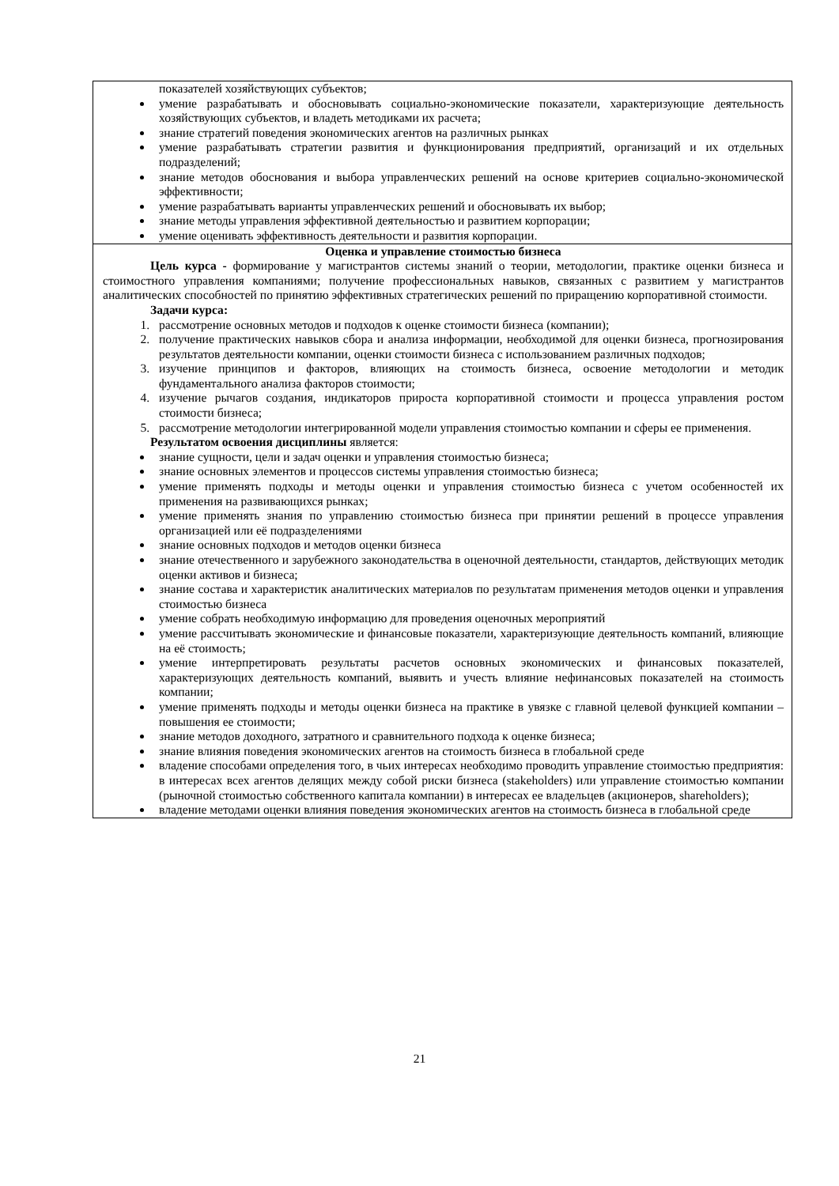| показателей хозяйствующих субъектов; умение разрабатывать и обосновывать социально-экономические показатели, характеризующие деятельность хозяйствующих субъектов, и владеть методиками их расчета; знание стратегий поведения экономических агентов на различных рынках умение разрабатывать стратегии развития и функционирования предприятий, организаций и их отдельных подразделений; знание методов обоснования и выбора управленческих решений на основе критериев социально-экономической эффективности; умение разрабатывать варианты управленческих решений и обосновывать их выбор; знание методы управления эффективной деятельностью и развитием корпорации; умение оценивать эффективность деятельности и развития корпорации. |
| Оценка и управление стоимостью бизнеса Цель курса - формирование у магистрантов системы знаний о теории, методологии, практике оценки бизнеса и стоимостного управления компаниями; получение профессиональных навыков, связанных с развитием у магистрантов аналитических способностей по принятию эффективных стратегических решений по приращению корпоративной стоимости. Задачи курса: 1. рассмотрение основных методов и подходов к оценке стоимости бизнеса (компании); 2. получение практических навыков сбора и анализа информации, необходимой для оценки бизнеса, прогнозирования результатов деятельности компании, оценки стоимости бизнеса с использованием различных подходов; 3. изучение принципов и факторов, влияющих на стоимость бизнеса, освоение методологии и методик фундаментального анализа факторов стоимости; 4. изучение рычагов создания, индикаторов прироста корпоративной стоимости и процесса управления ростом стоимости бизнеса; 5. рассмотрение методологии интегрированной модели управления стоимостью компании и сферы ее применения. Результатом освоения дисциплины является: знание сущности, цели и задач оценки и управления стоимостью бизнеса; знание основных элементов и процессов системы управления стоимостью бизнеса; умение применять подходы и методы оценки и управления стоимостью бизнеса с учетом особенностей их применения на развивающихся рынках; умение применять знания по управлению стоимостью бизнеса при принятии решений в процессе управления организацией или её подразделениями знание основных подходов и методов оценки бизнеса знание отечественного и зарубежного законодательства в оценочной деятельности, стандартов, действующих методик оценки активов и бизнеса; знание состава и характеристик аналитических материалов по результатам применения методов оценки и управления стоимостью бизнеса умение собрать необходимую информацию для проведения оценочных мероприятий умение рассчитывать экономические и финансовые показатели, характеризующие деятельность компаний, влияющие на её стоимость; умение интерпретировать результаты расчетов основных экономических и финансовых показателей, характеризующих деятельность компаний, выявить и учесть влияние нефинансовых показателей на стоимость компании; умение применять подходы и методы оценки бизнеса на практике в увязке с главной целевой функцией компании – повышения ее стоимости; знание методов доходного, затратного и сравнительного подхода к оценке бизнеса; знание влияния поведения экономических агентов на стоимость бизнеса в глобальной среде владение способами определения того, в чьих интересах необходимо проводить управление стоимостью предприятия: в интересах всех агентов делящих между собой риски бизнеса (stakeholders) или управление стоимостью компании (рыночной стоимостью собственного капитала компании) в интересах ее владельцев (акционеров, shareholders); владение методами оценки влияния поведения экономических агентов на стоимость бизнеса в глобальной среде |
21